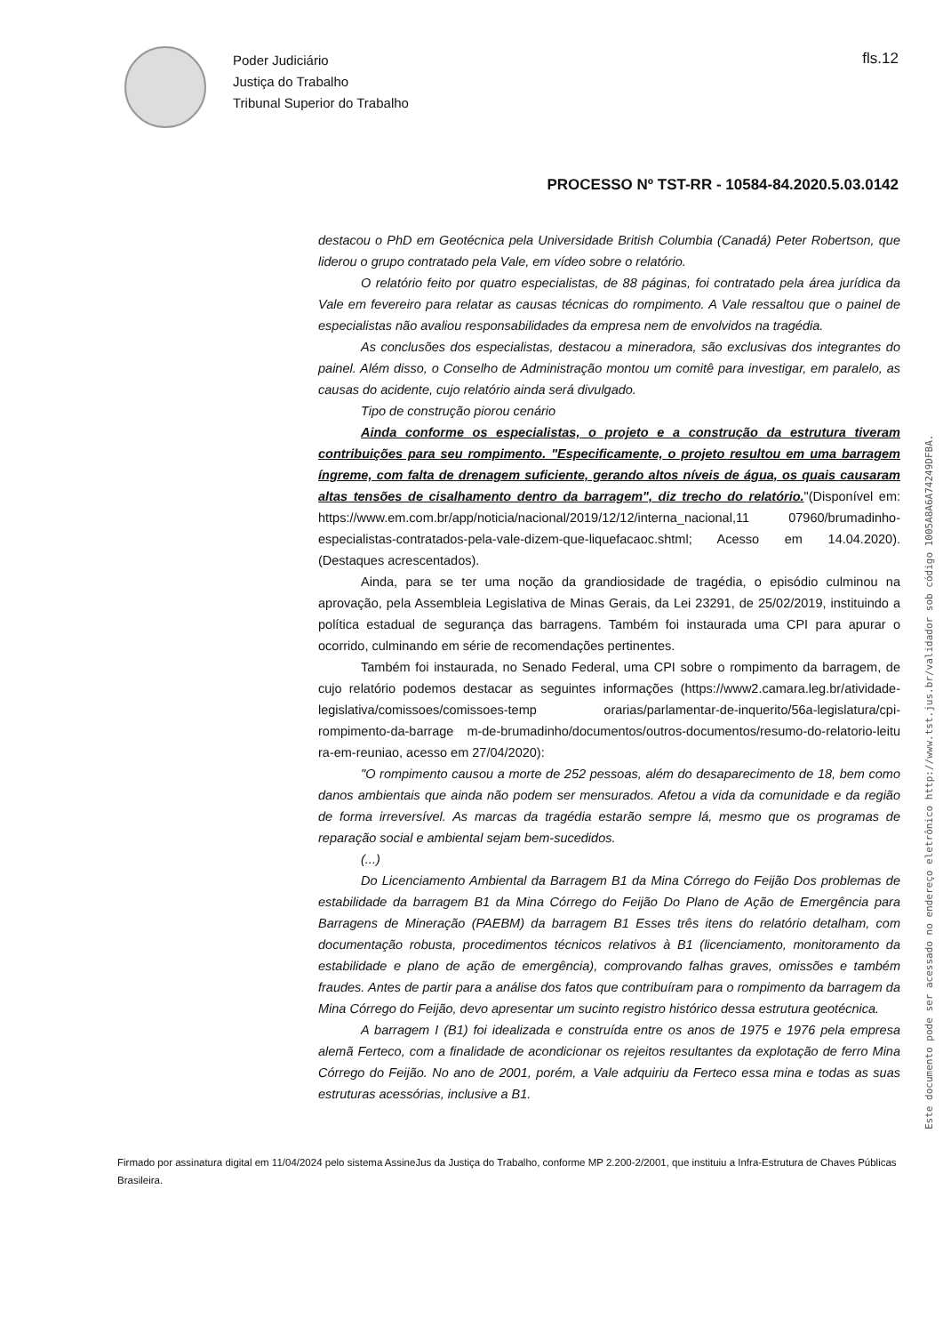Poder Judiciário
Justiça do Trabalho
Tribunal Superior do Trabalho
fls.12
PROCESSO Nº TST-RR - 10584-84.2020.5.03.0142
destacou o PhD em Geotécnica pela Universidade British Columbia (Canadá) Peter Robertson, que liderou o grupo contratado pela Vale, em vídeo sobre o relatório.
O relatório feito por quatro especialistas, de 88 páginas, foi contratado pela área jurídica da Vale em fevereiro para relatar as causas técnicas do rompimento. A Vale ressaltou que o painel de especialistas não avaliou responsabilidades da empresa nem de envolvidos na tragédia.
As conclusões dos especialistas, destacou a mineradora, são exclusivas dos integrantes do painel. Além disso, o Conselho de Administração montou um comitê para investigar, em paralelo, as causas do acidente, cujo relatório ainda será divulgado.
Tipo de construção piorou cenário
Ainda conforme os especialistas, o projeto e a construção da estrutura tiveram contribuições para seu rompimento. "Especificamente, o projeto resultou em uma barragem íngreme, com falta de drenagem suficiente, gerando altos níveis de água, os quais causaram altas tensões de cisalhamento dentro da barragem", diz trecho do relatório."(Disponível em: https://www.em.com.br/app/noticia/nacional/2019/12/12/interna_nacional,11 07960/brumadinho-especialistas-contratados-pela-vale-dizem-que-liquefacaoc.shtml; Acesso em 14.04.2020). (Destaques acrescentados).
Ainda, para se ter uma noção da grandiosidade de tragédia, o episódio culminou na aprovação, pela Assembleia Legislativa de Minas Gerais, da Lei 23291, de 25/02/2019, instituindo a política estadual de segurança das barragens. Também foi instaurada uma CPI para apurar o ocorrido, culminando em série de recomendações pertinentes.
Também foi instaurada, no Senado Federal, uma CPI sobre o rompimento da barragem, de cujo relatório podemos destacar as seguintes informações (https://www2.camara.leg.br/atividade-legislativa/comissoes/comissoes-temp orarias/parlamentar-de-inquerito/56a-legislatura/cpi-rompimento-da-barrage m-de-brumadinho/documentos/outros-documentos/resumo-do-relatorio-leitu ra-em-reuniao, acesso em 27/04/2020):
"O rompimento causou a morte de 252 pessoas, além do desaparecimento de 18, bem como danos ambientais que ainda não podem ser mensurados. Afetou a vida da comunidade e da região de forma irreversível. As marcas da tragédia estarão sempre lá, mesmo que os programas de reparação social e ambiental sejam bem-sucedidos.
(...)
Do Licenciamento Ambiental da Barragem B1 da Mina Córrego do Feijão Dos problemas de estabilidade da barragem B1 da Mina Córrego do Feijão Do Plano de Ação de Emergência para Barragens de Mineração (PAEBM) da barragem B1 Esses três itens do relatório detalham, com documentação robusta, procedimentos técnicos relativos à B1 (licenciamento, monitoramento da estabilidade e plano de ação de emergência), comprovando falhas graves, omissões e também fraudes. Antes de partir para a análise dos fatos que contribuíram para o rompimento da barragem da Mina Córrego do Feijão, devo apresentar um sucinto registro histórico dessa estrutura geotécnica.
A barragem I (B1) foi idealizada e construída entre os anos de 1975 e 1976 pela empresa alemã Ferteco, com a finalidade de acondicionar os rejeitos resultantes da explotação de ferro Mina Córrego do Feijão. No ano de 2001, porém, a Vale adquiriu da Ferteco essa mina e todas as suas estruturas acessórias, inclusive a B1.
Firmado por assinatura digital em 11/04/2024 pelo sistema AssineJus da Justiça do Trabalho, conforme MP 2.200-2/2001, que instituiu a Infra-Estrutura de Chaves Públicas Brasileira.
Este documento pode ser acessado no endereço eletrônico http://www.tst.jus.br/validador sob código 1005A8A6A74249DFBA.